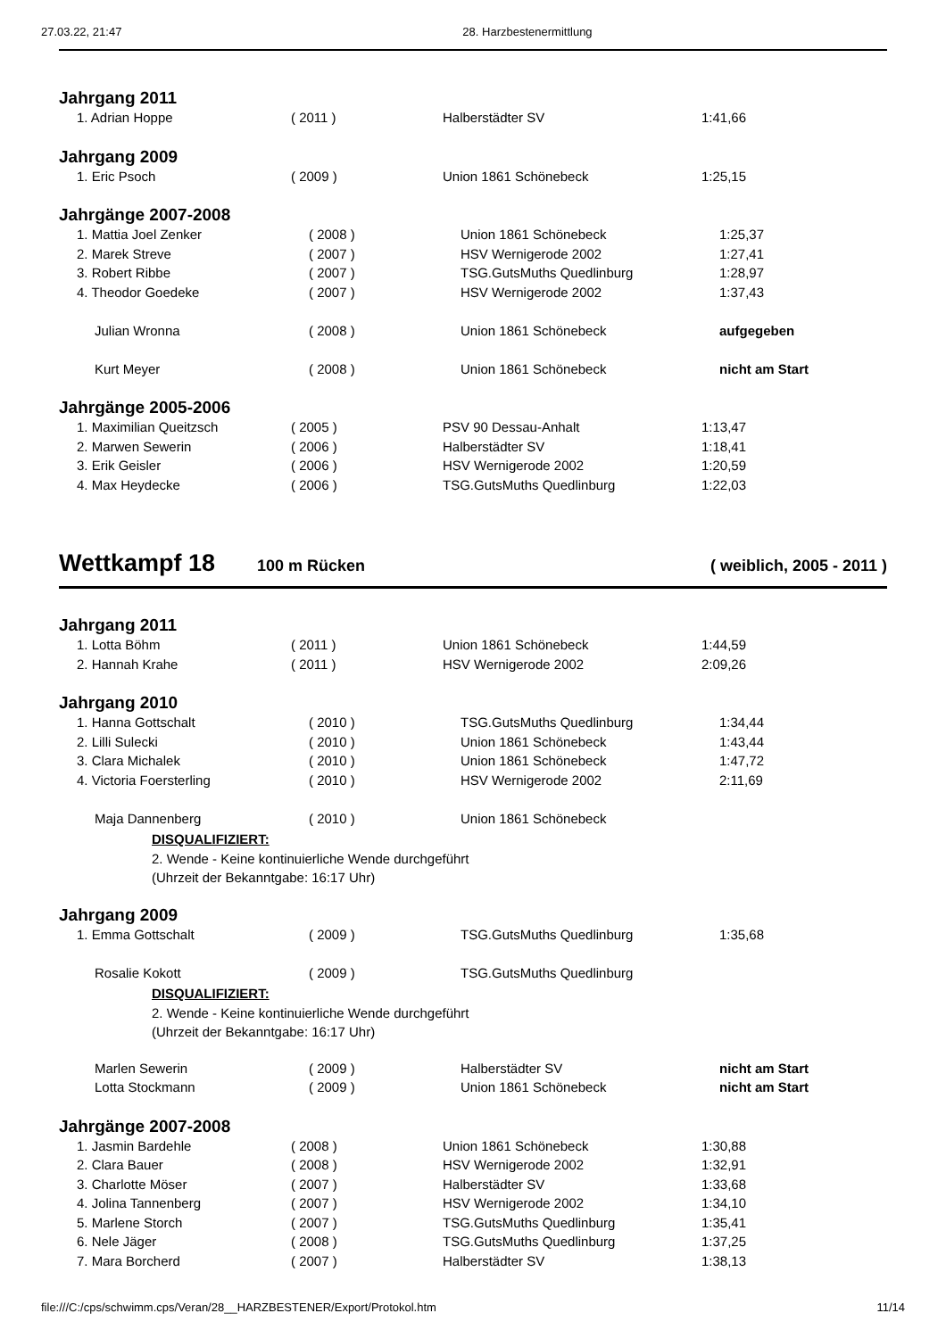27.03.22, 21:47 28. Harzbestenermittlung
Jahrgang 2011
| 1. Adrian Hoppe | ( 2011 ) | Halberstädter SV | 1:41,66 |
Jahrgang 2009
| 1. Eric Psoch | ( 2009 ) | Union 1861 Schönebeck | 1:25,15 |
Jahrgänge 2007-2008
| 1. Mattia Joel Zenker | ( 2008 ) | Union 1861 Schönebeck | 1:25,37 |
| 2. Marek Streve | ( 2007 ) | HSV Wernigerode 2002 | 1:27,41 |
| 3. Robert Ribbe | ( 2007 ) | TSG.GutsMuths Quedlinburg | 1:28,97 |
| 4. Theodor Goedeke | ( 2007 ) | HSV Wernigerode 2002 | 1:37,43 |
| Julian Wronna | ( 2008 ) | Union 1861 Schönebeck | aufgegeben |
| Kurt Meyer | ( 2008 ) | Union 1861 Schönebeck | nicht am Start |
Jahrgänge 2005-2006
| 1. Maximilian Queitzsch | ( 2005 ) | PSV 90 Dessau-Anhalt | 1:13,47 |
| 2. Marwen Sewerin | ( 2006 ) | Halberstädter SV | 1:18,41 |
| 3. Erik Geisler | ( 2006 ) | HSV Wernigerode 2002 | 1:20,59 |
| 4. Max Heydecke | ( 2006 ) | TSG.GutsMuths Quedlinburg | 1:22,03 |
Wettkampf 18 100 m Rücken ( weiblich, 2005 - 2011 )
Jahrgang 2011
| 1. Lotta Böhm | ( 2011 ) | Union 1861 Schönebeck | 1:44,59 |
| 2. Hannah Krahe | ( 2011 ) | HSV Wernigerode 2002 | 2:09,26 |
Jahrgang 2010
| 1. Hanna Gottschalt | ( 2010 ) | TSG.GutsMuths Quedlinburg | 1:34,44 |
| 2. Lilli Sulecki | ( 2010 ) | Union 1861 Schönebeck | 1:43,44 |
| 3. Clara Michalek | ( 2010 ) | Union 1861 Schönebeck | 1:47,72 |
| 4. Victoria Foersterling | ( 2010 ) | HSV Wernigerode 2002 | 2:11,69 |
| Maja Dannenberg | ( 2010 ) | Union 1861 Schönebeck | |
DISQUALIFIZIERT:
2. Wende - Keine kontinuierliche Wende durchgeführt
(Uhrzeit der Bekanntgabe: 16:17 Uhr)
Jahrgang 2009
| 1. Emma Gottschalt | ( 2009 ) | TSG.GutsMuths Quedlinburg | 1:35,68 |
| Rosalie Kokott | ( 2009 ) | TSG.GutsMuths Quedlinburg | |
DISQUALIFIZIERT:
2. Wende - Keine kontinuierliche Wende durchgeführt
(Uhrzeit der Bekanntgabe: 16:17 Uhr)
| Marlen Sewerin | ( 2009 ) | Halberstädter SV | nicht am Start |
| Lotta Stockmann | ( 2009 ) | Union 1861 Schönebeck | nicht am Start |
Jahrgänge 2007-2008
| 1. Jasmin Bardehle | ( 2008 ) | Union 1861 Schönebeck | 1:30,88 |
| 2. Clara Bauer | ( 2008 ) | HSV Wernigerode 2002 | 1:32,91 |
| 3. Charlotte Möser | ( 2007 ) | Halberstädter SV | 1:33,68 |
| 4. Jolina Tannenberg | ( 2007 ) | HSV Wernigerode 2002 | 1:34,10 |
| 5. Marlene Storch | ( 2007 ) | TSG.GutsMuths Quedlinburg | 1:35,41 |
| 6. Nele Jäger | ( 2008 ) | TSG.GutsMuths Quedlinburg | 1:37,25 |
| 7. Mara Borcherd | ( 2007 ) | Halberstädter SV | 1:38,13 |
file:///C:/cps/schwimm.cps/Veran/28__HARZBESTENER/Export/Protokol.htm 11/14